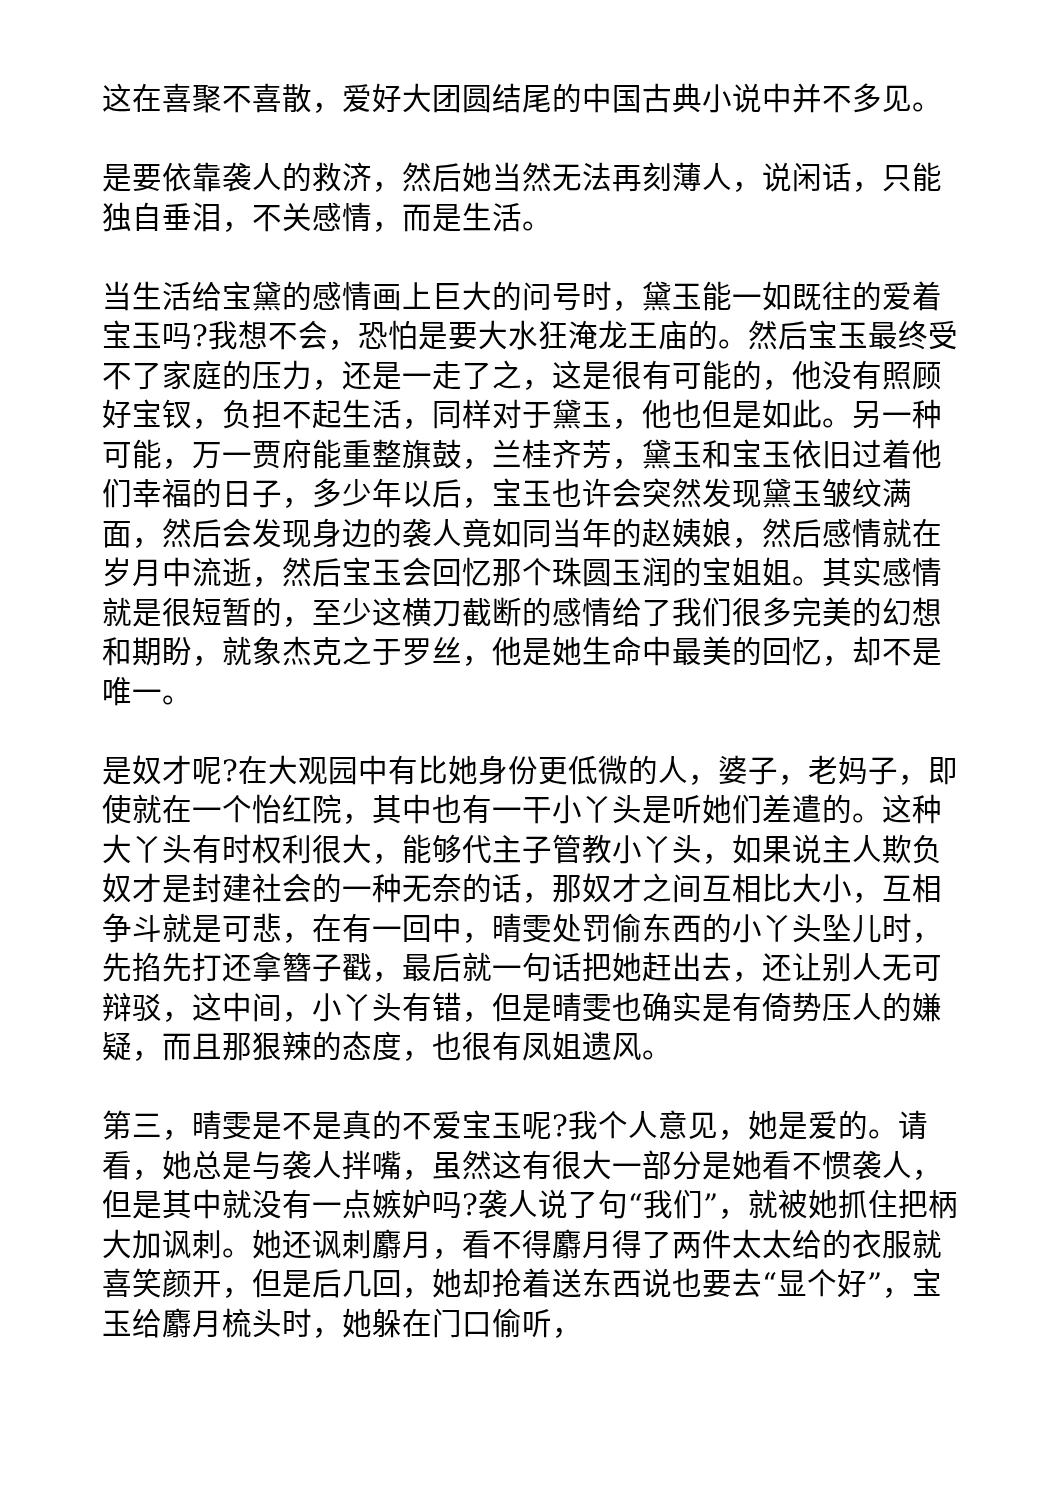这在喜聚不喜散，爱好大团圆结尾的中国古典小说中并不多见。
是要依靠袭人的救济，然后她当然无法再刻薄人，说闲话，只能独自垂泪，不关感情，而是生活。
当生活给宝黛的感情画上巨大的问号时，黛玉能一如既往的爱着宝玉吗?我想不会，恐怕是要大水狂淹龙王庙的。然后宝玉最终受不了家庭的压力，还是一走了之，这是很有可能的，他没有照顾好宝钗，负担不起生活，同样对于黛玉，他也但是如此。另一种可能，万一贾府能重整旗鼓，兰桂齐芳，黛玉和宝玉依旧过着他们幸福的日子，多少年以后，宝玉也许会突然发现黛玉皱纹满面，然后会发现身边的袭人竟如同当年的赵姨娘，然后感情就在岁月中流逝，然后宝玉会回忆那个珠圆玉润的宝姐姐。其实感情就是很短暂的，至少这横刀截断的感情给了我们很多完美的幻想和期盼，就象杰克之于罗丝，他是她生命中最美的回忆，却不是唯一。
是奴才呢?在大观园中有比她身份更低微的人，婆子，老妈子，即使就在一个怡红院，其中也有一干小丫头是听她们差遣的。这种大丫头有时权利很大，能够代主子管教小丫头，如果说主人欺负奴才是封建社会的一种无奈的话，那奴才之间互相比大小，互相争斗就是可悲，在有一回中，晴雯处罚偷东西的小丫头坠儿时，先掐先打还拿簪子戳，最后就一句话把她赶出去，还让别人无可辩驳，这中间，小丫头有错，但是晴雯也确实是有倚势压人的嫌疑，而且那狠辣的态度，也很有凤姐遗风。
第三，晴雯是不是真的不爱宝玉呢?我个人意见，她是爱的。请看，她总是与袭人拌嘴，虽然这有很大一部分是她看不惯袭人，但是其中就没有一点嫉妒吗?袭人说了句“我们”，就被她抓住把柄大加讽刺。她还讽刺麝月，看不得麝月得了两件太太给的衣服就喜笑颜开，但是后几回，她却抢着送东西说也要去“显个好”，宝玉给麝月梳头时，她躲在门口偷听，